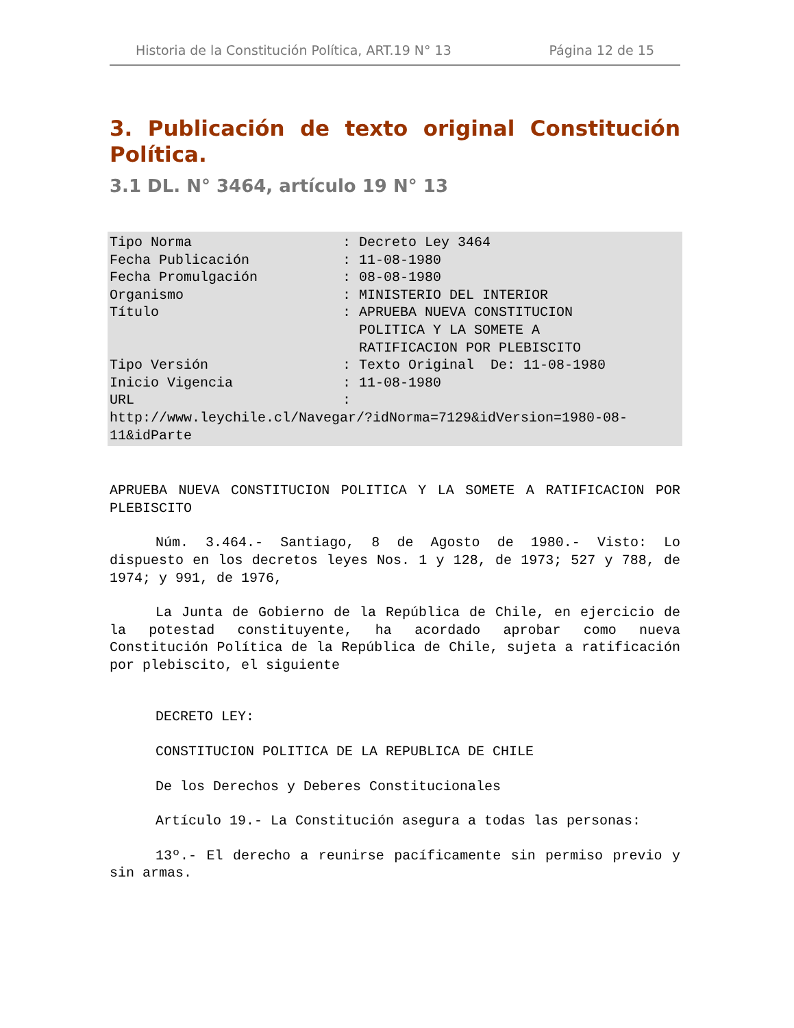Historia de la Constitución Política, ART.19 N° 13 Página 12 de 15
3. Publicación de texto original Constitución Política.
3.1 DL. N° 3464, artículo 19 N° 13
Tipo Norma: Decreto Ley 3464
Fecha Publicación: 11-08-1980
Fecha Promulgación: 08-08-1980
Organismo: MINISTERIO DEL INTERIOR
Título: APRUEBA NUEVA CONSTITUCION
POLITICA Y LA SOMETE A
RATIFICACION POR PLEBISCITO
Tipo Versión: Texto Original De: 11-08-1980
Inicio Vigencia: 11-08-1980
URL:
http://www.leychile.cl/Navegar/?idNorma=7129&idVersion=1980-08-11&idParte
APRUEBA NUEVA CONSTITUCION POLITICA Y LA SOMETE A RATIFICACION POR PLEBISCITO
Núm. 3.464.- Santiago, 8 de Agosto de 1980.- Visto: Lo dispuesto en los decretos leyes Nos. 1 y 128, de 1973; 527 y 788, de 1974; y 991, de 1976,
La Junta de Gobierno de la República de Chile, en ejercicio de la potestad constituyente, ha acordado aprobar como nueva Constitución Política de la República de Chile, sujeta a ratificación por plebiscito, el siguiente
DECRETO LEY:
CONSTITUCION POLITICA DE LA REPUBLICA DE CHILE
De los Derechos y Deberes Constitucionales
Artículo 19.- La Constitución asegura a todas las personas:
13º.- El derecho a reunirse pacíficamente sin permiso previo y sin armas.